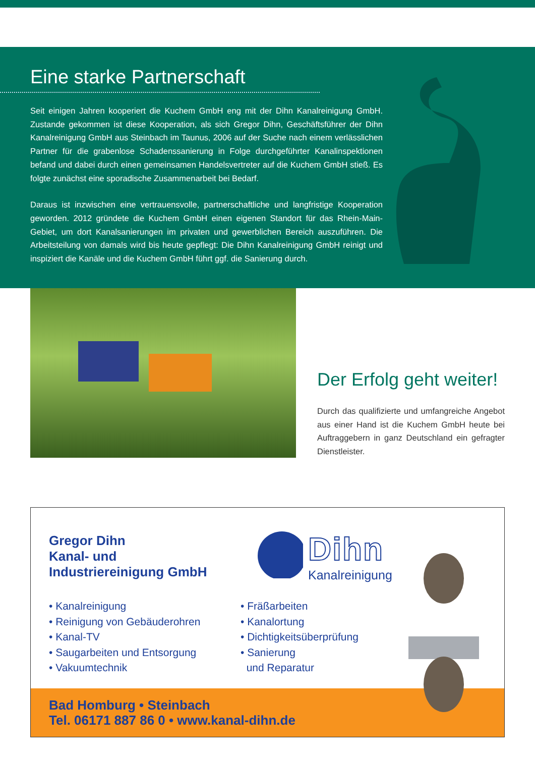Eine starke Partnerschaft
Seit einigen Jahren kooperiert die Kuchem GmbH eng mit der Dihn Kanalreinigung GmbH. Zustande gekommen ist diese Kooperation, als sich Gregor Dihn, Geschäftsführer der Dihn Kanalreinigung GmbH aus Steinbach im Taunus, 2006 auf der Suche nach einem verlässlichen Partner für die grabenlose Schadenssanierung in Folge durchgeführter Kanalinspektionen befand und dabei durch einen gemeinsamen Handelsvertreter auf die Kuchem GmbH stieß. Es folgte zunächst eine sporadische Zusammenarbeit bei Bedarf.
Daraus ist inzwischen eine vertrauensvolle, partnerschaftliche und langfristige Kooperation geworden. 2012 gründete die Kuchem GmbH einen eigenen Standort für das Rhein-Main-Gebiet, um dort Kanalsanierungen im privaten und gewerblichen Bereich auszuführen. Die Arbeitsteilung von damals wird bis heute gepflegt: Die Dihn Kanalreinigung GmbH reinigt und inspiziert die Kanäle und die Kuchem GmbH führt ggf. die Sanierung durch.
Der Erfolg geht weiter!
Durch das qualifizierte und umfangreiche Angebot aus einer Hand ist die Kuchem GmbH heute bei Auftraggebern in ganz Deutschland ein gefragter Dienstleister.
Gregor Dihn
Kanal- und
Industriereinigung GmbH
Dihn
Kanalreinigung
• Kanalreinigung
• Reinigung von Gebäuderohren
• Kanal-TV
• Saugarbeiten und Entsorgung
• Vakuumtechnik
• Fräßarbeiten
• Kanalortung
• Dichtigkeitsüberprüfung
• Sanierung
und Reparatur
Bad Homburg • Steinbach
Tel. 06171 887 86 0 • www.kanal-dihn.de